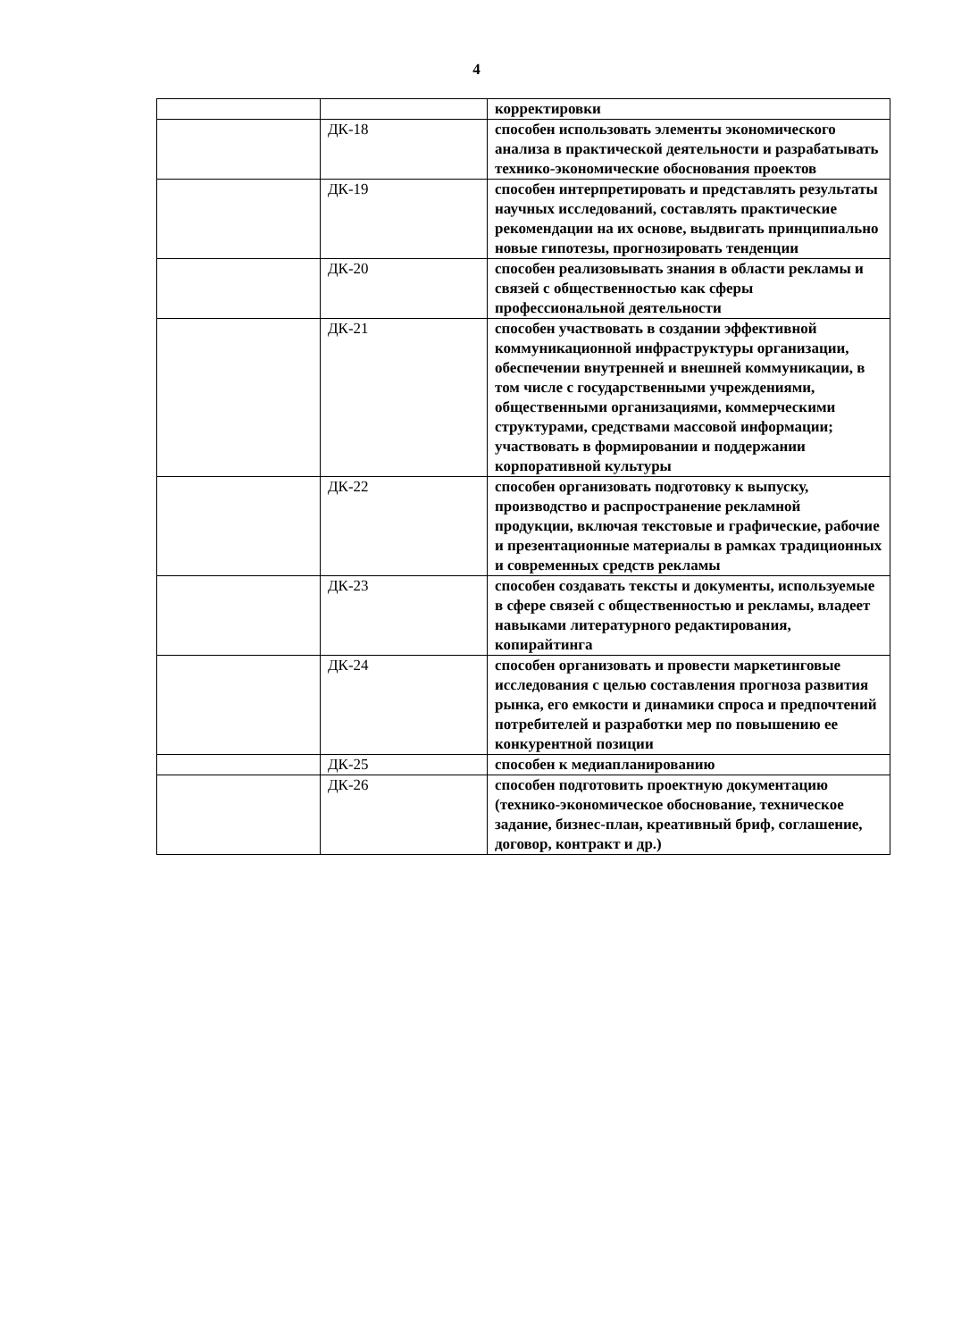4
| | | корректировки |
| | ДК-18 | способен использовать элементы экономического анализа в практической деятельности и разрабатывать технико-экономические обоснования проектов |
| | ДК-19 | способен интерпретировать и представлять результаты научных исследований, составлять практические рекомендации на их основе, выдвигать принципиально новые гипотезы, прогнозировать тенденции |
| | ДК-20 | способен реализовывать знания в области рекламы и связей с общественностью как сферы профессиональной деятельности |
| | ДК-21 | способен участвовать в создании эффективной коммуникационной инфраструктуры организации, обеспечении внутренней и внешней коммуникации, в том числе с государственными учреждениями, общественными организациями, коммерческими структурами, средствами массовой информации; участвовать в формировании и поддержании корпоративной культуры |
| | ДК-22 | способен организовать подготовку к выпуску, производство и распространение рекламной продукции, включая текстовые и графические, рабочие и презентационные материалы в рамках традиционных и современных средств рекламы |
| | ДК-23 | способен создавать тексты и документы, используемые в сфере связей с общественностью и рекламы, владеет навыками литературного редактирования, копирайтинга |
| | ДК-24 | способен организовать и провести маркетинговые исследования с целью составления прогноза развития рынка, его емкости и динамики спроса и предпочтений потребителей и разработки мер по повышению ее конкурентной позиции |
| | ДК-25 | способен к медиапланированию |
| | ДК-26 | способен подготовить проектную документацию (технико-экономическое обоснование, техническое задание, бизнес-план, креативный бриф, соглашение, договор, контракт и др.) |